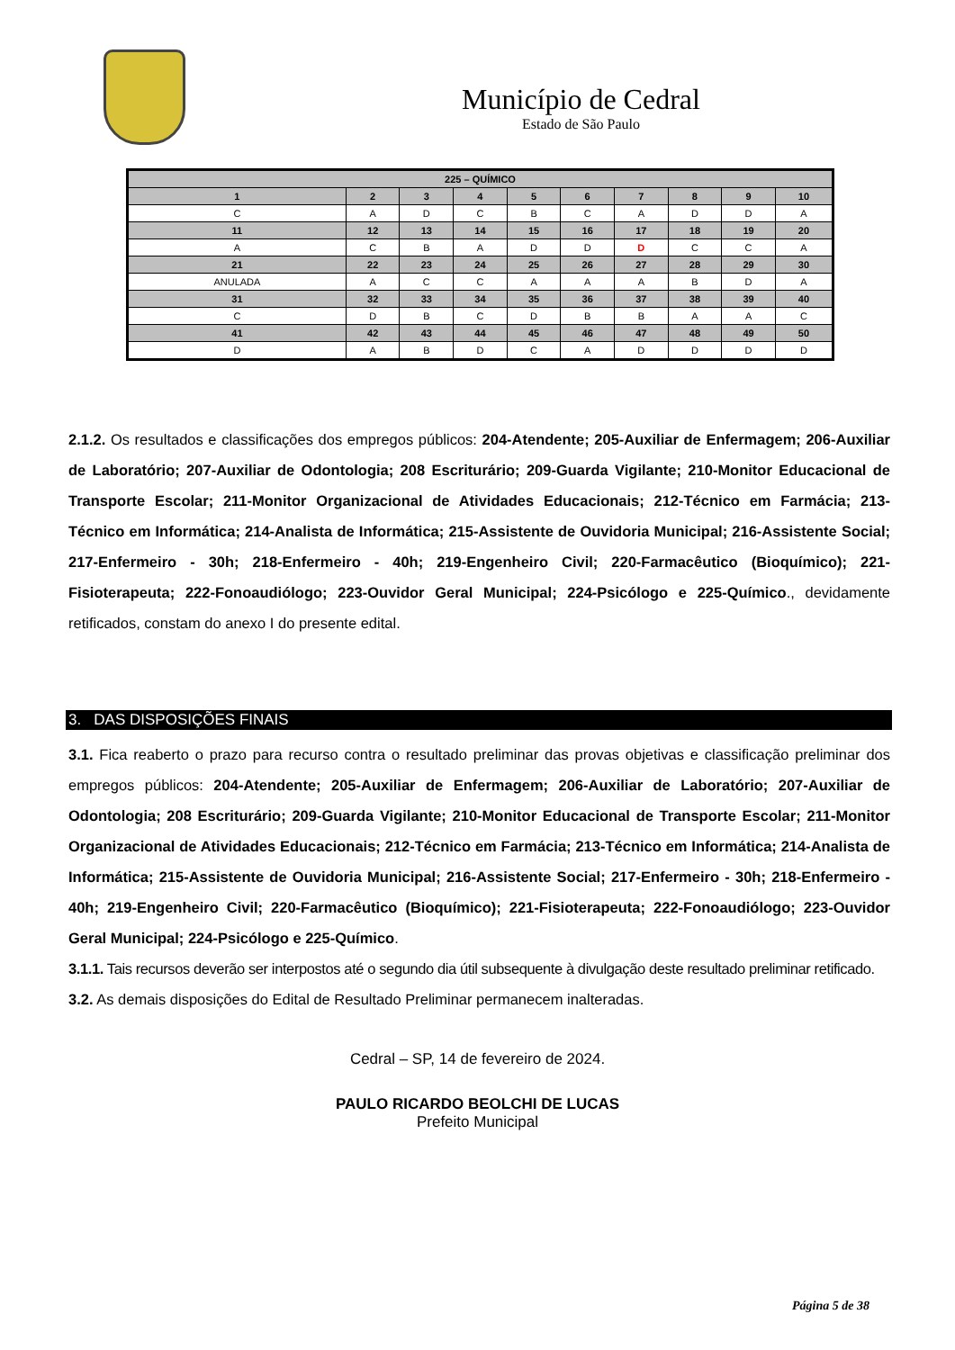Município de Cedral
Estado de São Paulo
| 225 – QUÍMICO | | | | | | | | | |
| --- | --- | --- | --- | --- | --- | --- | --- | --- | --- |
| 1 | 2 | 3 | 4 | 5 | 6 | 7 | 8 | 9 | 10 |
| C | A | D | C | B | C | A | D | D | A |
| 11 | 12 | 13 | 14 | 15 | 16 | 17 | 18 | 19 | 20 |
| A | C | B | A | D | D | D | C | C | A |
| 21 | 22 | 23 | 24 | 25 | 26 | 27 | 28 | 29 | 30 |
| ANULADA | A | C | C | A | A | A | B | D | A |
| 31 | 32 | 33 | 34 | 35 | 36 | 37 | 38 | 39 | 40 |
| C | D | B | C | D | B | B | A | A | C |
| 41 | 42 | 43 | 44 | 45 | 46 | 47 | 48 | 49 | 50 |
| D | A | B | D | C | A | D | D | D | D |
2.1.2. Os resultados e classificações dos empregos públicos: 204-Atendente; 205-Auxiliar de Enfermagem; 206-Auxiliar de Laboratório; 207-Auxiliar de Odontologia; 208 Escriturário; 209-Guarda Vigilante; 210-Monitor Educacional de Transporte Escolar; 211-Monitor Organizacional de Atividades Educacionais; 212-Técnico em Farmácia; 213-Técnico em Informática; 214-Analista de Informática; 215-Assistente de Ouvidoria Municipal; 216-Assistente Social; 217-Enfermeiro - 30h; 218-Enfermeiro - 40h; 219-Engenheiro Civil; 220-Farmacêutico (Bioquímico); 221-Fisioterapeuta; 222-Fonoaudiólogo; 223-Ouvidor Geral Municipal; 224-Psicólogo e 225-Químico., devidamente retificados, constam do anexo I do presente edital.
3. DAS DISPOSIÇÕES FINAIS
3.1. Fica reaberto o prazo para recurso contra o resultado preliminar das provas objetivas e classificação preliminar dos empregos públicos: 204-Atendente; 205-Auxiliar de Enfermagem; 206-Auxiliar de Laboratório; 207-Auxiliar de Odontologia; 208 Escriturário; 209-Guarda Vigilante; 210-Monitor Educacional de Transporte Escolar; 211-Monitor Organizacional de Atividades Educacionais; 212-Técnico em Farmácia; 213-Técnico em Informática; 214-Analista de Informática; 215-Assistente de Ouvidoria Municipal; 216-Assistente Social; 217-Enfermeiro - 30h; 218-Enfermeiro - 40h; 219-Engenheiro Civil; 220-Farmacêutico (Bioquímico); 221-Fisioterapeuta; 222-Fonoaudiólogo; 223-Ouvidor Geral Municipal; 224-Psicólogo e 225-Químico.
3.1.1. Tais recursos deverão ser interpostos até o segundo dia útil subsequente à divulgação deste resultado preliminar retificado.
3.2. As demais disposições do Edital de Resultado Preliminar permanecem inalteradas.
Cedral – SP, 14 de fevereiro de 2024.
PAULO RICARDO BEOLCHI DE LUCAS
Prefeito Municipal
Página 5 de 38